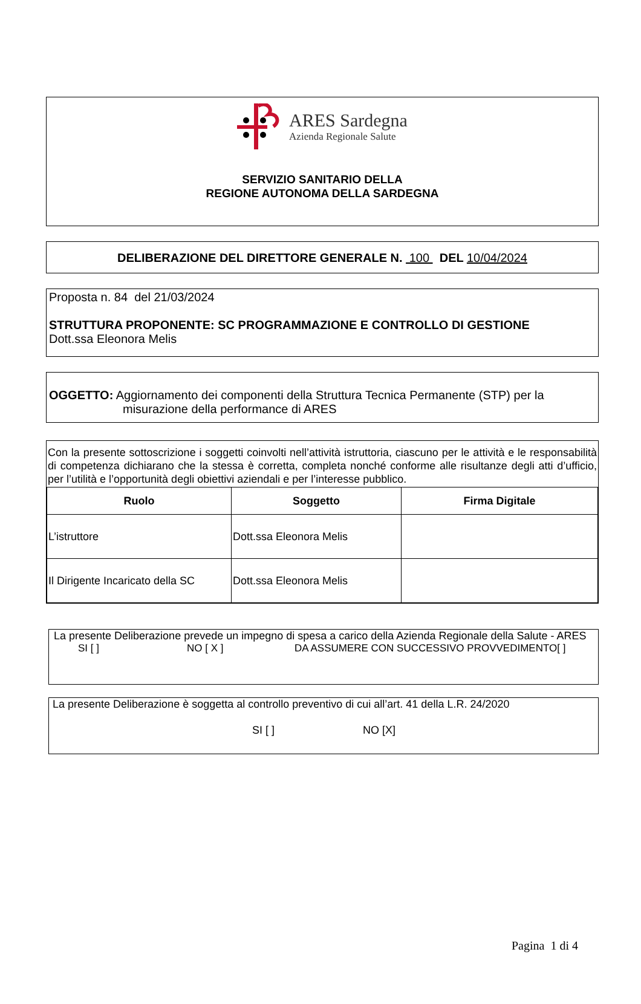ARES Sardegna
Azienda Regionale Salute
SERVIZIO SANITARIO DELLA
REGIONE AUTONOMA DELLA SARDEGNA
DELIBERAZIONE DEL DIRETTORE GENERALE N. 100 DEL 10/04/2024
Proposta n. 84 del 21/03/2024
STRUTTURA PROPONENTE: SC PROGRAMMAZIONE E CONTROLLO DI GESTIONE
Dott.ssa Eleonora Melis
OGGETTO: Aggiornamento dei componenti della Struttura Tecnica Permanente (STP) per la
misurazione della performance di ARES
Con la presente sottoscrizione i soggetti coinvolti nell’attività istruttoria, ciascuno per le attività e le responsabilità di competenza dichiarano che la stessa è corretta, completa nonché conforme alle risultanze degli atti d’ufficio, per l’utilità e l’opportunità degli obiettivi aziendali e per l’interesse pubblico.
| Ruolo | Soggetto | Firma Digitale |
| --- | --- | --- |
| L’istruttore | Dott.ssa Eleonora Melis | |
| Il Dirigente Incaricato della SC | Dott.ssa Eleonora Melis | |
La presente Deliberazione prevede un impegno di spesa a carico della Azienda Regionale della Salute - ARES
SI [ ] NO [ X ] DA ASSUMERE CON SUCCESSIVO PROVVEDIMENTO[ ]
La presente Deliberazione è soggetta al controllo preventivo di cui all’art. 41 della L.R. 24/2020
SI [ ] NO [X]
Pagina 1 di 4